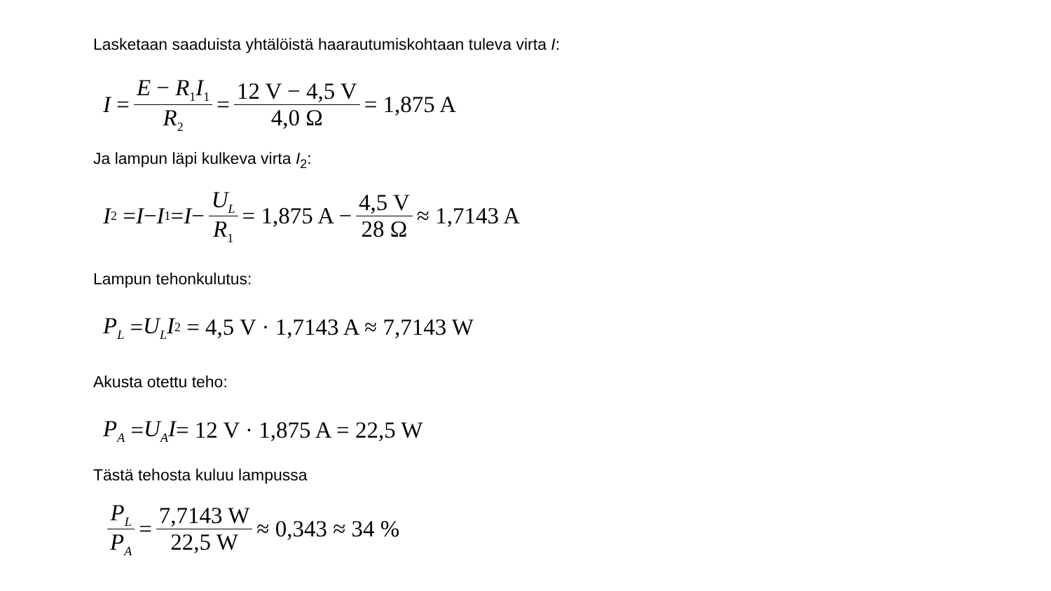Lasketaan saaduista yhtälöistä haarautumiskohtaan tuleva virta I:
I = E − R<sub>1</sub>I<sub>1</sub> R<sub>2</sub> = 12 V − 4,5 V 4,0 Ω = 1,875 A
Ja lampun läpi kulkeva virta I<sub>2</sub>:
I<sub>2</sub> = I − I<sub>1</sub> = I − U<sub>L</sub> R<sub>1</sub> = 1,875 A − 4,5 V 28 Ω ≈ 1,7143 A
Lampun tehonkulutus:
P<sub>L</sub> = U<sub>L</sub>I<sub>2</sub> = 4,5 V · 1,7143 A ≈ 7,7143 W
Akusta otettu teho:
P<sub>A</sub> = U<sub>A</sub>I = 12 V · 1,875 A = 22,5 W
Tästä tehosta kuluu lampussa
P<sub>L</sub> P<sub>A</sub> = 7,7143 W 22,5 W ≈ 0,343 ≈ 34 %